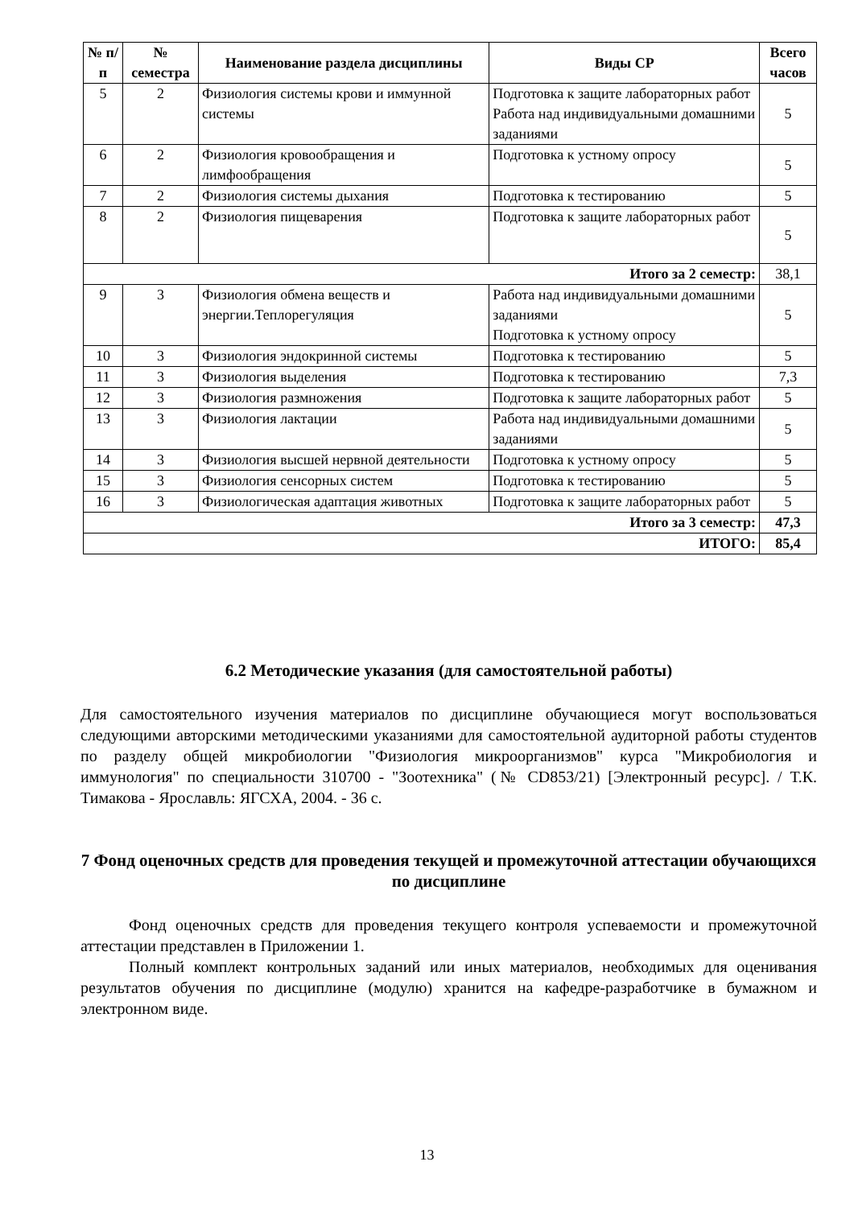| № п/п | № семестра | Наименование раздела дисциплины | Виды СР | Всего часов |
| --- | --- | --- | --- | --- |
| 5 | 2 | Физиология системы крови и иммунной системы | Подготовка к защите лабораторных работ Работа над индивидуальными домашними заданиями | 5 |
| 6 | 2 | Физиология кровообращения и лимфообращения | Подготовка к устному опросу | 5 |
| 7 | 2 | Физиология системы дыхания | Подготовка к тестированию | 5 |
| 8 | 2 | Физиология пищеварения | Подготовка к защите лабораторных работ | 5 |
| Итого за 2 семестр: | | | | 38,1 |
| 9 | 3 | Физиология обмена веществ и энергии.Теплорегуляция | Работа над индивидуальными домашними заданиями Подготовка к устному опросу | 5 |
| 10 | 3 | Физиология эндокринной системы | Подготовка к тестированию | 5 |
| 11 | 3 | Физиология выделения | Подготовка к тестированию | 7,3 |
| 12 | 3 | Физиология размножения | Подготовка к защите лабораторных работ | 5 |
| 13 | 3 | Физиология лактации | Работа над индивидуальными домашними заданиями | 5 |
| 14 | 3 | Физиология высшей нервной деятельности | Подготовка к устному опросу | 5 |
| 15 | 3 | Физиология сенсорных систем | Подготовка к тестированию | 5 |
| 16 | 3 | Физиологическая адаптация животных | Подготовка к защите лабораторных работ | 5 |
| Итого за 3 семестр: | | | | 47,3 |
| ИТОГО: | | | | 85,4 |
6.2 Методические указания (для самостоятельной работы)
Для самостоятельного изучения материалов по дисциплине обучающиеся могут воспользоваться следующими авторскими методическими указаниями для самостоятельной аудиторной работы студентов по разделу общей микробиологии "Физиология микроорганизмов" курса "Микробиология и иммунология" по специальности 310700 - "Зоотехника" (№ CD853/21) [Электронный ресурс]. / Т.К. Тимакова - Ярославль: ЯГСХА, 2004. - 36 с.
7 Фонд оценочных средств для проведения текущей и промежуточной аттестации обучающихся по дисциплине
Фонд оценочных средств для проведения текущего контроля успеваемости и промежуточной аттестации представлен в Приложении 1.
Полный комплект контрольных заданий или иных материалов, необходимых для оценивания результатов обучения по дисциплине (модулю) хранится на кафедре-разработчике в бумажном и электронном виде.
13